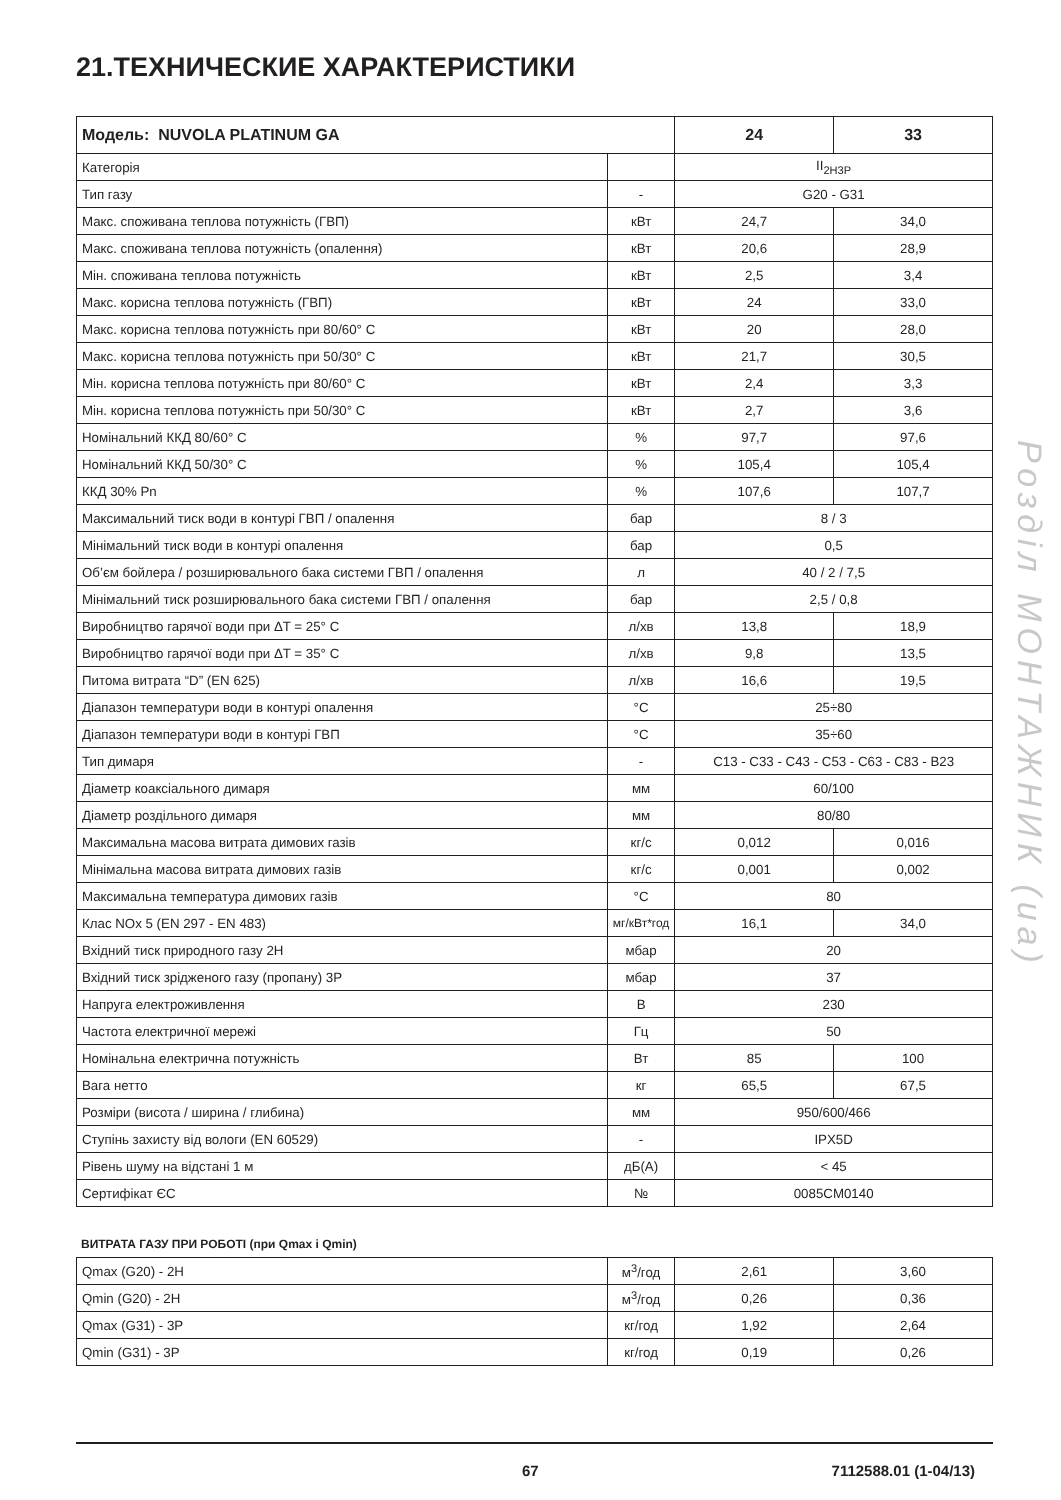21.ТЕХНИЧЕСКИЕ ХАРАКТЕРИСТИКИ
Розділ МОНТАЖНИК (ua)
| Модель: NUVOLA PLATINUM GA | | 24 | 33 |
| --- | --- | --- | --- |
| Категорія | | II<sub>2H3P</sub> | |
| Тип газу | - | G20 - G31 | |
| Макс. споживана теплова потужність (ГВП) | кВт | 24,7 | 34,0 |
| Макс. споживана теплова потужність (опалення) | кВт | 20,6 | 28,9 |
| Мін. споживана теплова потужність | кВт | 2,5 | 3,4 |
| Макс. корисна теплова потужність (ГВП) | кВт | 24 | 33,0 |
| Макс. корисна теплова потужність при 80/60° C | кВт | 20 | 28,0 |
| Макс. корисна теплова потужність при 50/30° C | кВт | 21,7 | 30,5 |
| Мін. корисна теплова потужність при 80/60° C | кВт | 2,4 | 3,3 |
| Мін. корисна теплова потужність при 50/30° C | кВт | 2,7 | 3,6 |
| Номінальний ККД 80/60° C | % | 97,7 | 97,6 |
| Номінальний ККД 50/30° C | % | 105,4 | 105,4 |
| ККД 30% Pn | % | 107,6 | 107,7 |
| Максимальний тиск води в контурі ГВП / опалення | бар | 8 / 3 | |
| Мінімальний тиск води в контурі опалення | бар | 0,5 | |
| Об’єм бойлера / розширювального бака системи ГВП / опалення | л | 40 / 2 / 7,5 | |
| Мінімальний тиск розширювального бака системи ГВП / опалення | бар | 2,5 / 0,8 | |
| Виробництво гарячої води при ΔT = 25° C | л/хв | 13,8 | 18,9 |
| Виробництво гарячої води при ΔT = 35° C | л/хв | 9,8 | 13,5 |
| Питома витрата “D” (EN 625) | л/хв | 16,6 | 19,5 |
| Діапазон температури води в контурі опалення | °C | 25÷80 | |
| Діапазон температури води в контурі ГВП | °C | 35÷60 | |
| Тип димаря | - | C13 - C33 - C43 - C53 - C63 - C83 - B23 | |
| Діаметр коаксіального димаря | мм | 60/100 | |
| Діаметр роздільного димаря | мм | 80/80 | |
| Максимальна масова витрата димових газів | кг/с | 0,012 | 0,016 |
| Мінімальна масова витрата димових газів | кг/с | 0,001 | 0,002 |
| Максимальна температура димових газів | °C | 80 | |
| Клас NOx 5 (EN 297 - EN 483) | мг/кВт*год | 16,1 | 34,0 |
| Вхідний тиск природного газу 2H | мбар | 20 | |
| Вхідний тиск зрідженого газу (пропану) 3P | мбар | 37 | |
| Напруга електроживлення | В | 230 | |
| Частота електричної мережі | Гц | 50 | |
| Номінальна електрична потужність | Вт | 85 | 100 |
| Вага нетто | кг | 65,5 | 67,5 |
| Розміри (висота / ширина / глибина) | мм | 950/600/466 | |
| Ступінь захисту від вологи (EN 60529) | - | IPX5D | |
| Рівень шуму на відстані 1 м | дБ(А) | < 45 | |
| Сертифікат ЄС | № | 0085CM0140 | |
ВИТРАТА ГАЗУ ПРИ РОБОТІ (при Qmax і Qmin)
| Qmax (G20) - 2H | м<sup>3</sup>/год | 2,61 | 3,60 |
| Qmin (G20) - 2H | м<sup>3</sup>/год | 0,26 | 0,36 |
| Qmax (G31) - 3P | кг/год | 1,92 | 2,64 |
| Qmin (G31) - 3P | кг/год | 0,19 | 0,26 |
67 7112588.01 (1-04/13)